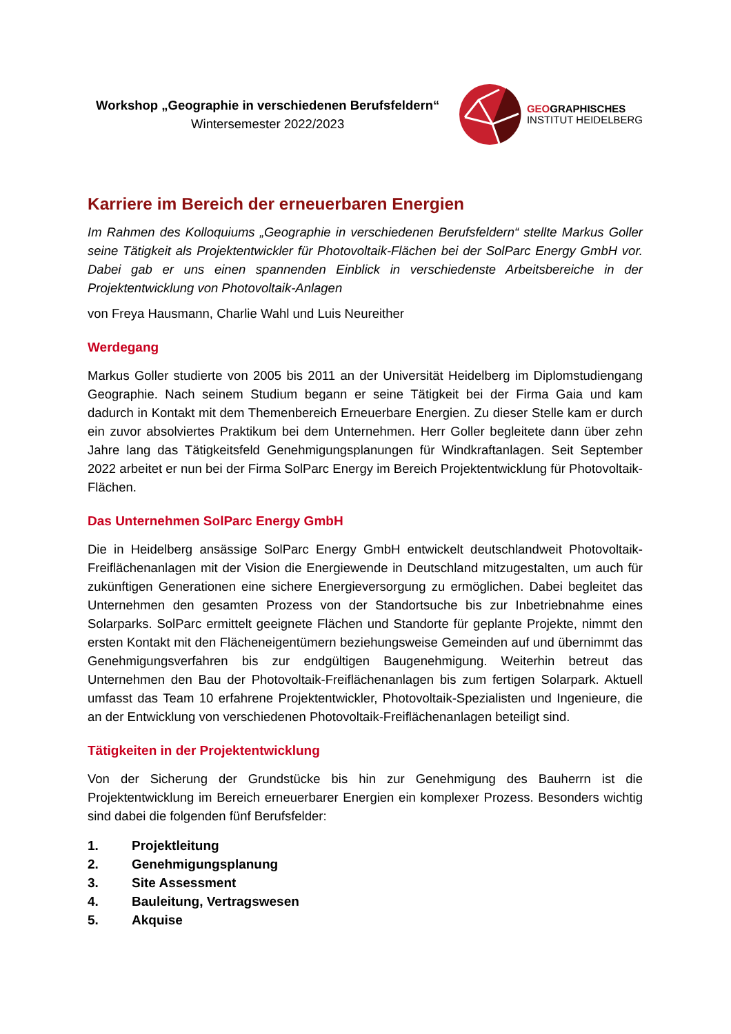Workshop „Geographie in verschiedenen Berufsfeldern“
Wintersemester 2022/2023
GEOGRAPHISCHES
INSTITUT HEIDELBERG
Karriere im Bereich der erneuerbaren Energien
Im Rahmen des Kolloquiums „Geographie in verschiedenen Berufsfeldern“ stellte Markus Goller seine Tätigkeit als Projektentwickler für Photovoltaik-Flächen bei der SolParc Energy GmbH vor. Dabei gab er uns einen spannenden Einblick in verschiedenste Arbeitsbereiche in der Projektentwicklung von Photovoltaik-Anlagen
von Freya Hausmann, Charlie Wahl und Luis Neureither
Werdegang
Markus Goller studierte von 2005 bis 2011 an der Universität Heidelberg im Diplomstudiengang Geographie. Nach seinem Studium begann er seine Tätigkeit bei der Firma Gaia und kam dadurch in Kontakt mit dem Themenbereich Erneuerbare Energien. Zu dieser Stelle kam er durch ein zuvor absolviertes Praktikum bei dem Unternehmen. Herr Goller begleitete dann über zehn Jahre lang das Tätigkeitsfeld Genehmigungsplanungen für Windkraftanlagen. Seit September 2022 arbeitet er nun bei der Firma SolParc Energy im Bereich Projektentwicklung für Photovoltaik-Flächen.
Das Unternehmen SolParc Energy GmbH
Die in Heidelberg ansässige SolParc Energy GmbH entwickelt deutschlandweit Photovoltaik-Freiflächenanlagen mit der Vision die Energiewende in Deutschland mitzugestalten, um auch für zukünftigen Generationen eine sichere Energieversorgung zu ermöglichen. Dabei begleitet das Unternehmen den gesamten Prozess von der Standortsuche bis zur Inbetriebnahme eines Solarparks. SolParc ermittelt geeignete Flächen und Standorte für geplante Projekte, nimmt den ersten Kontakt mit den Flächeneigentümern beziehungsweise Gemeinden auf und übernimmt das Genehmigungsverfahren bis zur endgültigen Baugenehmigung. Weiterhin betreut das Unternehmen den Bau der Photovoltaik-Freiflächenanlagen bis zum fertigen Solarpark. Aktuell umfasst das Team 10 erfahrene Projektentwickler, Photovoltaik-Spezialisten und Ingenieure, die an der Entwicklung von verschiedenen Photovoltaik-Freiflächenanlagen beteiligt sind.
Tätigkeiten in der Projektentwicklung
Von der Sicherung der Grundstücke bis hin zur Genehmigung des Bauherrn ist die Projektentwicklung im Bereich erneuerbarer Energien ein komplexer Prozess. Besonders wichtig sind dabei die folgenden fünf Berufsfelder:
1. Projektleitung
2. Genehmigungsplanung
3. Site Assessment
4. Bauleitung, Vertragswesen
5. Akquise